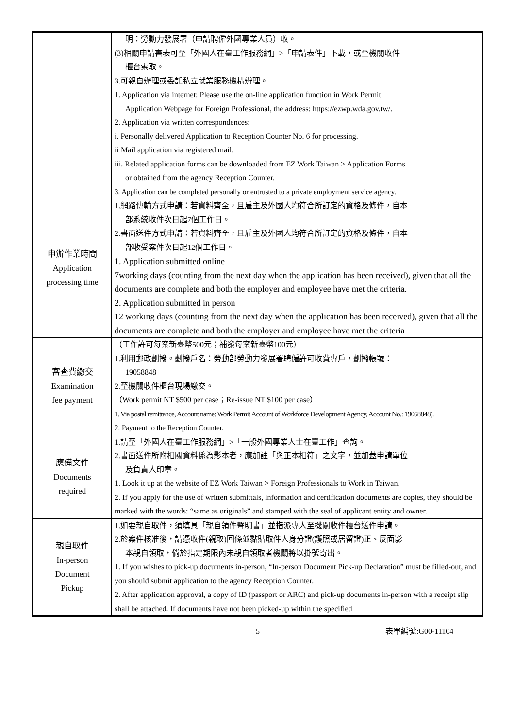| | 明：勞動力發展署（申請聘僱外國專業人員）收。 (3)相關申請書表可至「外國人在臺工作服務網」>「申請表件」下載，或至機關收件 櫃台索取。 3.可親自辦理或委託私立就業服務機構辦理。 1. Application via internet: Please use the on-line application function in Work Permit Application Webpage for Foreign Professional, the address: https://ezwp.wda.gov.tw/ . 2. Application via written correspondences: i. Personally delivered Application to Reception Counter No. 6 for processing. ii Mail application via registered mail. iii. Related application forms can be downloaded from EZ Work Taiwan > Application Forms or obtained from the agency Reception Counter. 3. Application can be completed personally or entrusted to a private employment service agency. |
| 申辦作業時間 Application processing time | 1.網路傳輸方式申請：若資料齊全，且雇主及外國人均符合所訂定的資格及條件，自本 部系統收件次日起7個工作日。 2.書面送件方式申請：若資料齊全，且雇主及外國人均符合所訂定的資格及條件，自本 部收受案件次日起12個工作日。 1. Application submitted online 7working days (counting from the next day when the application has been received), given that all the documents are complete and both the employer and employee have met the criteria. 2. Application submitted in person 12 working days (counting from the next day when the application has been received), given that all the documents are complete and both the employer and employee have met the criteria |
| 審查費繳交 Examination fee payment | （工作許可每案新臺幣500元；補發每案新臺幣100元） 1.利用郵政劃撥。劃撥戶名：勞動部勞動力發展署聘僱許可收費專戶，劃撥帳號： 19058848 2.至機關收件櫃台現場繳交。 （Work permit NT $500 per case；Re-issue NT $100 per case） 1. Via postal remittance, Account name: Work Permit Account of Workforce Development Agency, Account No.: 19058848). 2. Payment to the Reception Counter. |
| 應備文件 Documents required | 1.請至「外國人在臺工作服務網」>「一般外國專業人士在臺工作」查詢。 2.書面送件所附相關資料係為影本者，應加註「與正本相符」之文字，並加蓋申請單位 及負責人印章。 1. Look it up at the website of EZ Work Taiwan > Foreign Professionals to Work in Taiwan. 2. If you apply for the use of written submittals, information and certification documents are copies, they should be marked with the words: “same as originals” and stamped with the seal of applicant entity and owner. |
| 親自取件 In-person Document Pickup | 1.如要親自取件，須填具「親自領件聲明書」並指派專人至機關收件櫃台送件申請。 2.於案件核准後，請憑收件(親取)回條並黏貼取件人身分證(護照或居留證)正、反面影 本親自領取，倘於指定期限內未親自領取者機關將以掛號寄出。 1. If you wishes to pick-up documents in-person, “In-person Document Pick-up Declaration” must be filled-out, and you should submit application to the agency Reception Counter. 2. After application approval, a copy of ID (passport or ARC) and pick-up documents in-person with a receipt slip shall be attached. If documents have not been picked-up within the specified |
5 表單編號:G00-11104